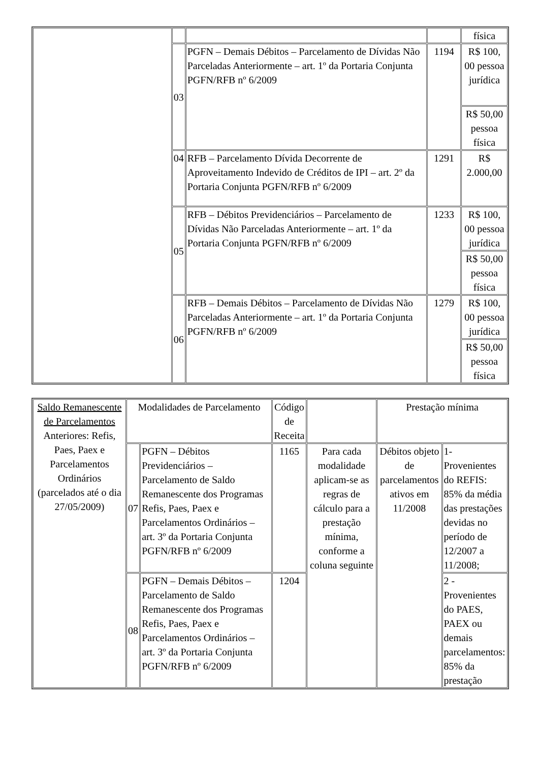| | | | | física |
| | 03 | PGFN – Demais Débitos – Parcelamento de Dívidas Não Parceladas Anteriormente – art. 1º da Portaria Conjunta PGFN/RFB nº 6/2009 | 1194 | R$ 100, 00 pessoa jurídica |
| | | | | R$ 50,00 pessoa física |
| | 04 | RFB – Parcelamento Dívida Decorrente de Aproveitamento Indevido de Créditos de IPI – art. 2º da Portaria Conjunta PGFN/RFB nº 6/2009 | 1291 | R$ 2.000,00 |
| | 05 | RFB – Débitos Previdenciários – Parcelamento de Dívidas Não Parceladas Anteriormente – art. 1º da Portaria Conjunta PGFN/RFB nº 6/2009 | 1233 | R$ 100, 00 pessoa jurídica |
| | | | | R$ 50,00 pessoa física |
| | 06 | RFB – Demais Débitos – Parcelamento de Dívidas Não Parceladas Anteriormente – art. 1º da Portaria Conjunta PGFN/RFB nº 6/2009 | 1279 | R$ 100, 00 pessoa jurídica |
| | | | | R$ 50,00 pessoa física |
| Saldo Remanescente de Parcelamentos Anteriores: Refis, Paes, Paex e Parcelamentos Ordinários (parcelados até o dia 27/05/2009) | Modalidades de Parcelamento | | Código de Receita | | Prestação mínima | |
| | 07 | PGFN – Débitos Previdenciários – Parcelamento de Saldo Remanescente dos Programas Refis, Paes, Paex e Parcelamentos Ordinários – art. 3º da Portaria Conjunta PGFN/RFB nº 6/2009 | 1165 | Para cada modalidade aplicam-se as regras de cálculo para a prestação mínima, conforme a coluna seguinte | Débitos objeto de parcelamentos ativos em 11/2008 | 1- Provenientes do REFIS: 85% da média das prestações devidas no período de 12/2007 a 11/2008; |
| | 08 | PGFN – Demais Débitos – Parcelamento de Saldo Remanescente dos Programas Refis, Paes, Paex e Parcelamentos Ordinários – art. 3º da Portaria Conjunta PGFN/RFB nº 6/2009 | 1204 | | | 2 - Provenientes do PAES, PAEX ou demais parcelamentos: 85% da prestação |